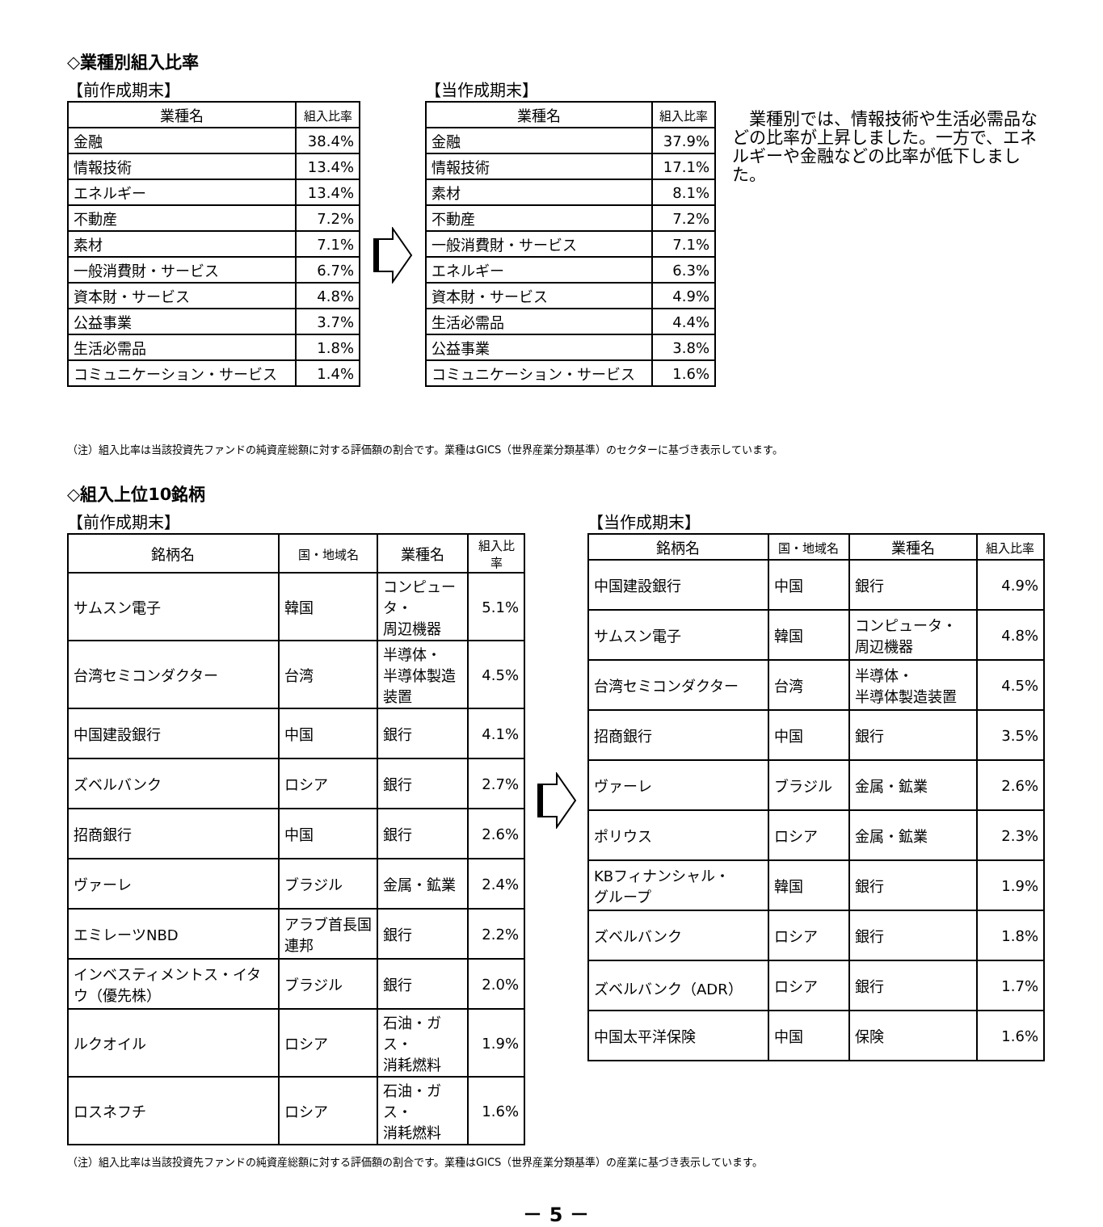◇業種別組入比率
【前作成期末】
| 業種名 | 組入比率 |
| --- | --- |
| 金融 | 38.4% |
| 情報技術 | 13.4% |
| エネルギー | 13.4% |
| 不動産 | 7.2% |
| 素材 | 7.1% |
| 一般消費財・サービス | 6.7% |
| 資本財・サービス | 4.8% |
| 公益事業 | 3.7% |
| 生活必需品 | 1.8% |
| コミュニケーション・サービス | 1.4% |
【当作成期末】
| 業種名 | 組入比率 |
| --- | --- |
| 金融 | 37.9% |
| 情報技術 | 17.1% |
| 素材 | 8.1% |
| 不動産 | 7.2% |
| 一般消費財・サービス | 7.1% |
| エネルギー | 6.3% |
| 資本財・サービス | 4.9% |
| 生活必需品 | 4.4% |
| 公益事業 | 3.8% |
| コミュニケーション・サービス | 1.6% |
　業種別では、情報技術や生活必需品などの比率が上昇しました。一方で、エネルギーや金融などの比率が低下しました。
（注）組入比率は当該投資先ファンドの純資産総額に対する評価額の割合です。業種はGICS（世界産業分類基準）のセクターに基づき表示しています。
◇組入上位10銘柄
【前作成期末】
| 銘柄名 | 国・地域名 | 業種名 | 組入比率 |
| --- | --- | --- | --- |
| サムスン電子 | 韓国 | コンピュータ・ 周辺機器 | 5.1% |
| 台湾セミコンダクター | 台湾 | 半導体・ 半導体製造装置 | 4.5% |
| 中国建設銀行 | 中国 | 銀行 | 4.1% |
| ズベルバンク | ロシア | 銀行 | 2.7% |
| 招商銀行 | 中国 | 銀行 | 2.6% |
| ヴァーレ | ブラジル | 金属・鉱業 | 2.4% |
| エミレーツNBD | アラブ首長国連邦 | 銀行 | 2.2% |
| インベスティメントス・イタウ（優先株） | ブラジル | 銀行 | 2.0% |
| ルクオイル | ロシア | 石油・ガス・ 消耗燃料 | 1.9% |
| ロスネフチ | ロシア | 石油・ガス・ 消耗燃料 | 1.6% |
【当作成期末】
| 銘柄名 | 国・地域名 | 業種名 | 組入比率 |
| --- | --- | --- | --- |
| 中国建設銀行 | 中国 | 銀行 | 4.9% |
| サムスン電子 | 韓国 | コンピュータ・ 周辺機器 | 4.8% |
| 台湾セミコンダクター | 台湾 | 半導体・ 半導体製造装置 | 4.5% |
| 招商銀行 | 中国 | 銀行 | 3.5% |
| ヴァーレ | ブラジル | 金属・鉱業 | 2.6% |
| ポリウス | ロシア | 金属・鉱業 | 2.3% |
| KBフィナンシャル・ グループ | 韓国 | 銀行 | 1.9% |
| ズベルバンク | ロシア | 銀行 | 1.8% |
| ズベルバンク（ADR） | ロシア | 銀行 | 1.7% |
| 中国太平洋保険 | 中国 | 保険 | 1.6% |
（注）組入比率は当該投資先ファンドの純資産総額に対する評価額の割合です。業種はGICS（世界産業分類基準）の産業に基づき表示しています。
－ 5 －